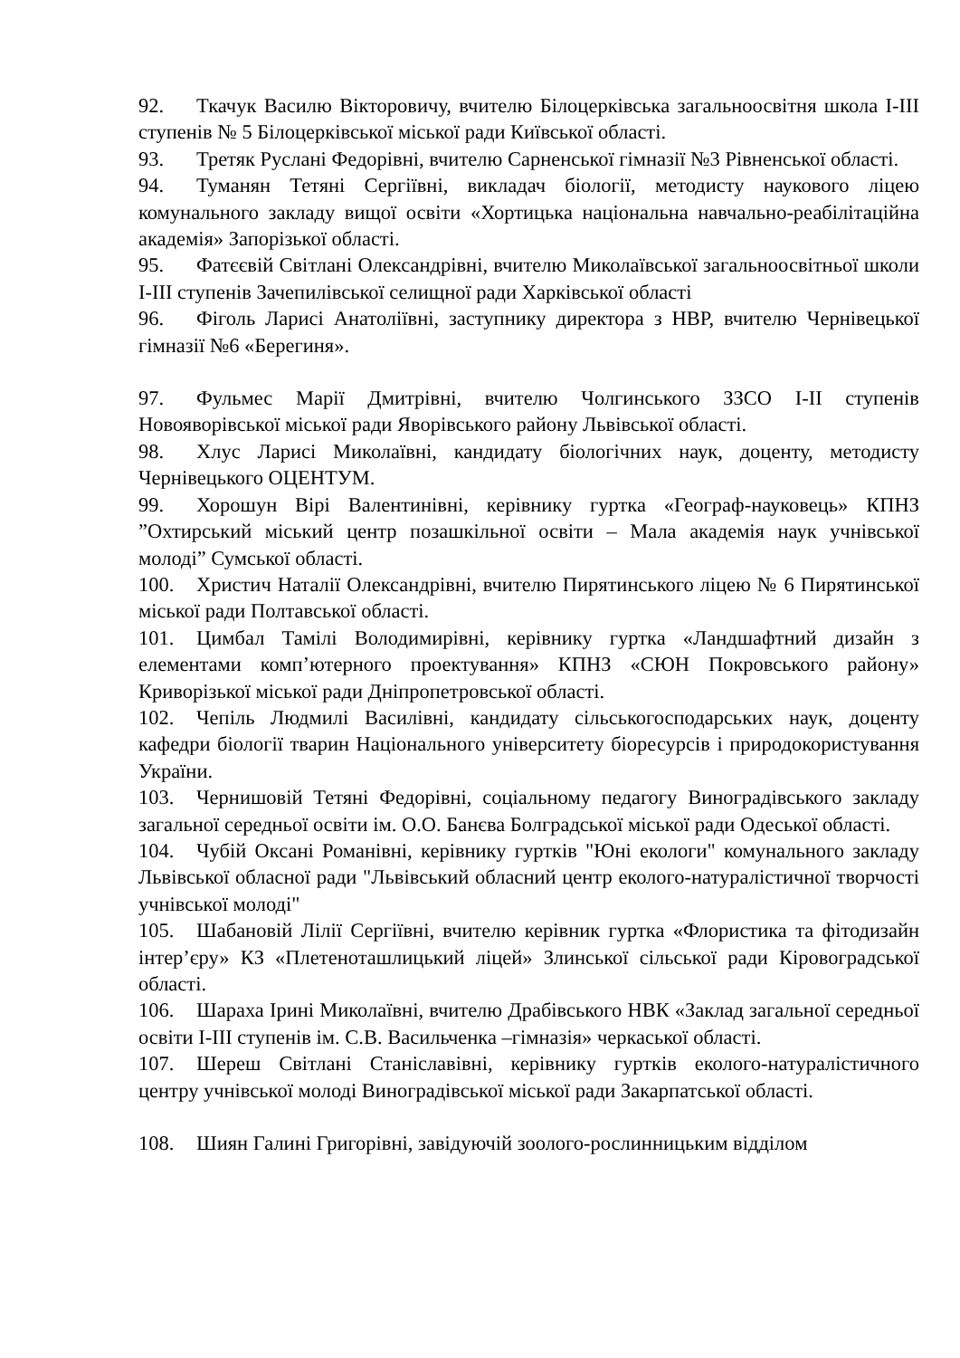92. Ткачук Василю Вікторовичу, вчителю Білоцерківська загальноосвітня школа І-ІІІ ступенів № 5 Білоцерківської міської ради Київської області.
93. Третяк Руслані Федорівні, вчителю Сарненської гімназії №3 Рівненської області.
94. Туманян Тетяні Сергіївні, викладач біології, методисту наукового ліцею комунального закладу вищої освіти «Хортицька національна навчально-реабілітаційна академія» Запорізької області.
95. Фатєєвій Світлані Олександрівні, вчителю Миколаївської загальноосвітньої школи І-ІІІ ступенів Зачепилівської селищної ради Харківської області
96. Фіголь Ларисі Анатоліївні, заступнику директора з НВР, вчителю Чернівецької гімназії №6 «Берегиня».
97. Фульмес Марії Дмитрівні, вчителю Чолгинського ЗЗСО І-ІІ ступенів Новояворівської міської ради Яворівського району Львівської області.
98. Хлус Ларисі Миколаївні, кандидату біологічних наук, доценту, методисту Чернівецького ОЦЕНТУМ.
99. Хорошун Вірі Валентинівні, керівнику гуртка «Географ-науковець» КПНЗ ”Охтирський міський центр позашкільної освіти – Мала академія наук учнівської молоді” Сумської області.
100. Христич Наталії Олександрівні, вчителю Пирятинського ліцею № 6 Пирятинської міської ради Полтавської області.
101. Цимбал Тамілі Володимирівні, керівнику гуртка «Ландшафтний дизайн з елементами комп’ютерного проектування» КПНЗ «СЮН Покровського району» Криворізької міської ради Дніпропетровської області.
102. Чепіль Людмилі Василівні, кандидату сільськогосподарських наук, доценту кафедри біології тварин Національного університету біоресурсів і природокористування України.
103. Чернишовій Тетяні Федорівні, соціальному педагогу Виноградівського закладу загальної середньої освіти ім. О.О. Банєва Болградської міської ради Одеської області.
104. Чубій Оксані Романівні, керівнику гуртків "Юні екологи" комунального закладу Львівської обласної ради "Львівський обласний центр еколого-натуралістичної творчості учнівської молоді"
105. Шабановій Лілії Сергіївні, вчителю керівник гуртка «Флористика та фітодизайн інтер’єру» КЗ «Плетеноташлицький ліцей» Злинської сільської ради Кіровоградської області.
106. Шараха Ірині Миколаївні, вчителю Драбівського НВК «Заклад загальної середньої освіти І-ІІІ ступенів ім. С.В. Васильченка –гімназія» черкаської області.
107. Шереш Світлані Станіславівні, керівнику гуртків еколого-натуралістичного центру учнівської молоді Виноградівської міської ради Закарпатської області.
108. Шиян Галині Григорівні, завідуючій зоолого-рослинницьким відділом